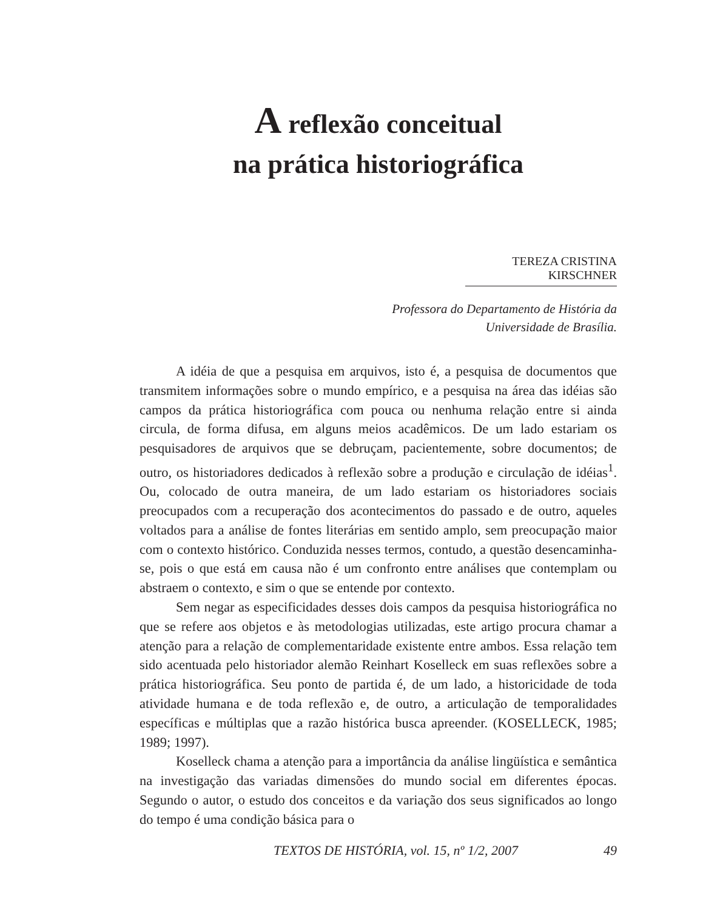A reflexão conceitual
na prática historiográfica
TEREZA CRISTINA KIRSCHNER
Professora do Departamento de História da
Universidade de Brasília.
A idéia de que a pesquisa em arquivos, isto é, a pesquisa de documentos que transmitem informações sobre o mundo empírico, e a pesquisa na área das idéias são campos da prática historiográfica com pouca ou nenhuma relação entre si ainda circula, de forma difusa, em alguns meios acadêmicos. De um lado estariam os pesquisadores de arquivos que se debruçam, pacientemente, sobre documentos; de outro, os historiadores dedicados à reflexão sobre a produção e circulação de idéias<sup>1</sup>. Ou, colocado de outra maneira, de um lado estariam os historiadores sociais preocupados com a recuperação dos acontecimentos do passado e de outro, aqueles voltados para a análise de fontes literárias em sentido amplo, sem preocupação maior com o contexto histórico. Conduzida nesses termos, contudo, a questão desencaminha-se, pois o que está em causa não é um confronto entre análises que contemplam ou abstraem o contexto, e sim o que se entende por contexto.
Sem negar as especificidades desses dois campos da pesquisa historiográfica no que se refere aos objetos e às metodologias utilizadas, este artigo procura chamar a atenção para a relação de complementaridade existente entre ambos. Essa relação tem sido acentuada pelo historiador alemão Reinhart Koselleck em suas reflexões sobre a prática historiográfica. Seu ponto de partida é, de um lado, a historicidade de toda atividade humana e de toda reflexão e, de outro, a articulação de temporalidades específicas e múltiplas que a razão histórica busca apreender. (KOSELLECK, 1985; 1989; 1997).
Koselleck chama a atenção para a importância da análise lingüística e semântica na investigação das variadas dimensões do mundo social em diferentes épocas. Segundo o autor, o estudo dos conceitos e da variação dos seus significados ao longo do tempo é uma condição básica para o
TEXTOS DE HISTÓRIA, vol. 15, nº 1/2, 2007 49